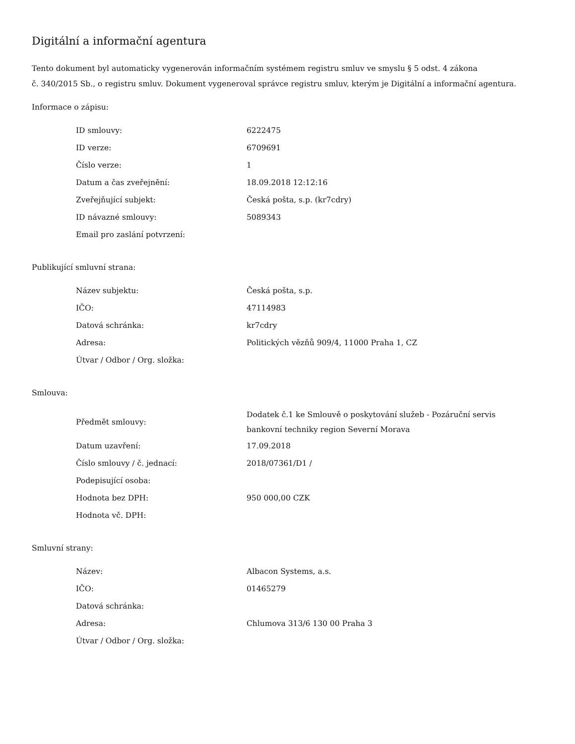Digitální a informační agentura
Tento dokument byl automaticky vygenerován informačním systémem registru smluv ve smyslu § 5 odst. 4 zákona
č. 340/2015 Sb., o registru smluv. Dokument vygeneroval správce registru smluv, kterým je Digitální a informační agentura.
Informace o zápisu:
| ID smlouvy: | 6222475 |
| ID verze: | 6709691 |
| Číslo verze: | 1 |
| Datum a čas zveřejnění: | 18.09.2018 12:12:16 |
| Zveřejňující subjekt: | Česká pošta, s.p. (kr7cdry) |
| ID návazné smlouvy: | 5089343 |
| Email pro zaslání potvrzení: | |
Publikující smluvní strana:
| Název subjektu: | Česká pošta, s.p. |
| IČO: | 47114983 |
| Datová schránka: | kr7cdry |
| Adresa: | Politických vězňů 909/4, 11000 Praha 1, CZ |
| Útvar / Odbor / Org. složka: | |
Smlouva:
| Předmět smlouvy: | Dodatek č.1 ke Smlouvě o poskytování služeb - Pozáruční servis bankovní techniky region Severní Morava |
| Datum uzavření: | 17.09.2018 |
| Číslo smlouvy / č. jednací: | 2018/07361/D1 / |
| Podepisující osoba: | |
| Hodnota bez DPH: | 950 000,00 CZK |
| Hodnota vč. DPH: | |
Smluvní strany:
| Název: | Albacon Systems, a.s. |
| IČO: | 01465279 |
| Datová schránka: | |
| Adresa: | Chlumova 313/6 130 00 Praha 3 |
| Útvar / Odbor / Org. složka: | |